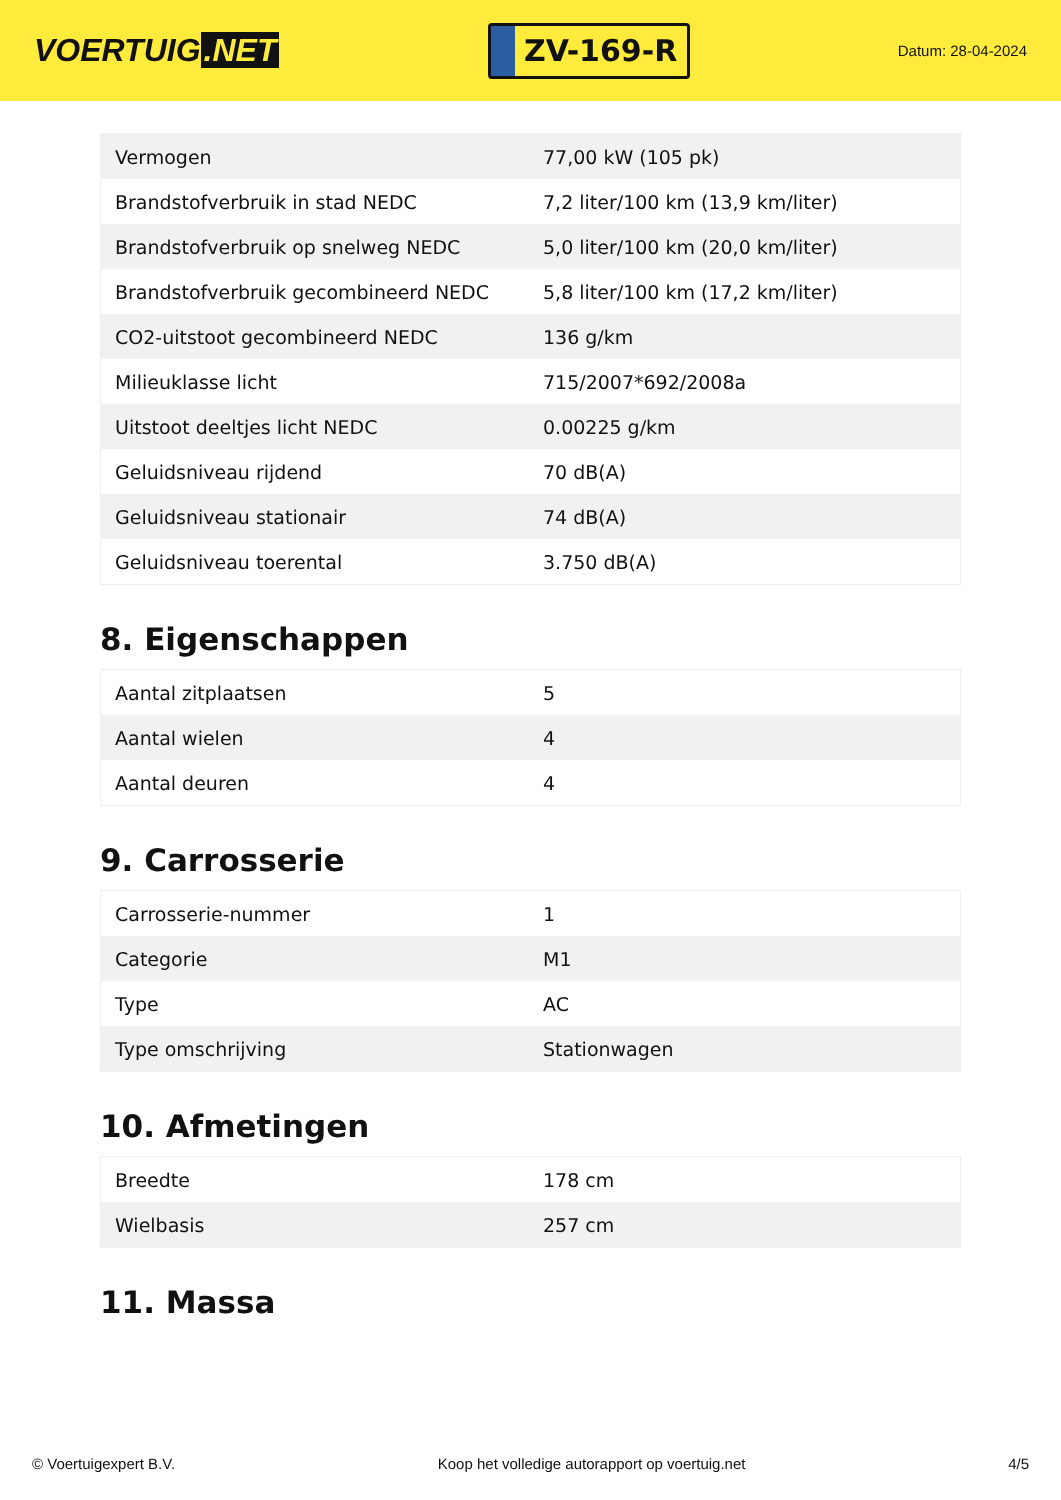VOERTUIG.NET
ZV-169-R
Datum: 28-04-2024
| Vermogen | 77,00 kW (105 pk) |
| Brandstofverbruik in stad NEDC | 7,2 liter/100 km (13,9 km/liter) |
| Brandstofverbruik op snelweg NEDC | 5,0 liter/100 km (20,0 km/liter) |
| Brandstofverbruik gecombineerd NEDC | 5,8 liter/100 km (17,2 km/liter) |
| CO2-uitstoot gecombineerd NEDC | 136 g/km |
| Milieuklasse licht | 715/2007*692/2008a |
| Uitstoot deeltjes licht NEDC | 0.00225 g/km |
| Geluidsniveau rijdend | 70 dB(A) |
| Geluidsniveau stationair | 74 dB(A) |
| Geluidsniveau toerental | 3.750 dB(A) |
8. Eigenschappen
| Aantal zitplaatsen | 5 |
| Aantal wielen | 4 |
| Aantal deuren | 4 |
9. Carrosserie
| Carrosserie-nummer | 1 |
| Categorie | M1 |
| Type | AC |
| Type omschrijving | Stationwagen |
10. Afmetingen
| Breedte | 178 cm |
| Wielbasis | 257 cm |
11. Massa
© Voertuigexpert B.V. Koop het volledige autorapport op voertuig.net 4/5